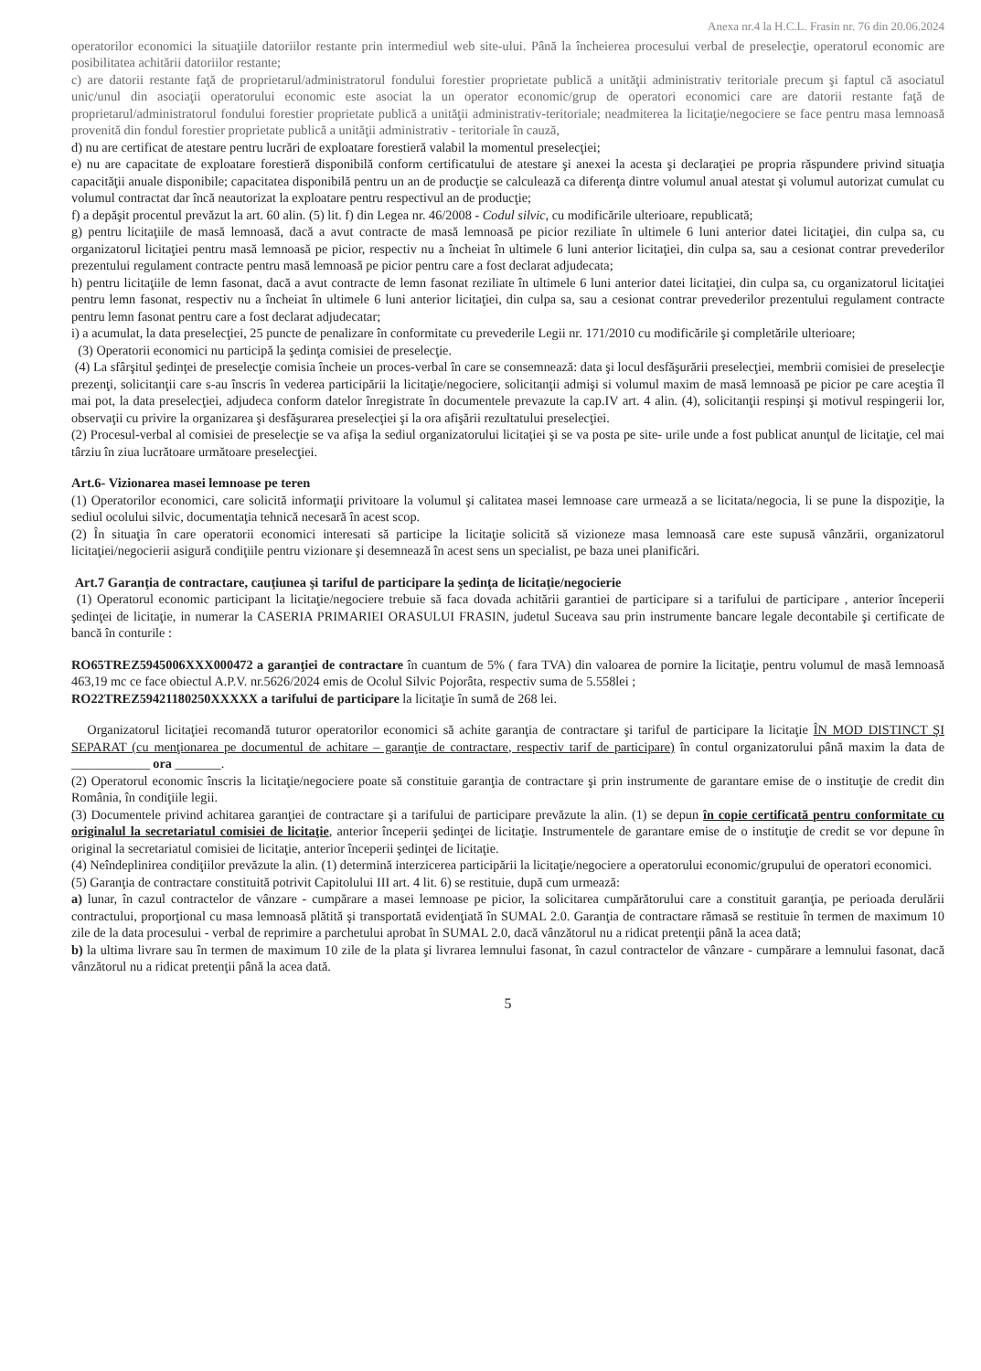Anexa nr.4 la H.C.L. Frasin nr. 76 din 20.06.2024
operatorilor economici la situaţiile datoriilor restante prin intermediul web site-ului. Până la încheierea procesului verbal de preselecţie, operatorul economic are posibilitatea achitării datoriilor restante;
c) are datorii restante faţă de proprietarul/administratorul fondului forestier proprietate publică a unităţii administrativ teritoriale precum şi faptul că asociatul unic/unul din asociaţii operatorului economic este asociat la un operator economic/grup de operatori economici care are datorii restante faţă de proprietarul/administratorul fondului forestier proprietate publică a unităţii administrativ-teritoriale; neadmiterea la licitaţie/negociere se face pentru masa lemnoasă provenită din fondul forestier proprietate publică a unităţii administrativ - teritoriale în cauză,
d) nu are certificat de atestare pentru lucrări de exploatare forestieră valabil la momentul preselecţiei;
e) nu are capacitate de exploatare forestieră disponibilă conform certificatului de atestare şi anexei la acesta şi declaraţiei pe propria răspundere privind situaţia capacităţii anuale disponibile; capacitatea disponibilă pentru un an de producţie se calculează ca diferenţa dintre volumul anual atestat şi volumul autorizat cumulat cu volumul contractat dar încă neautorizat la exploatare pentru respectivul an de producţie;
f) a depăşit procentul prevăzut la art. 60 alin. (5) lit. f) din Legea nr. 46/2008 - Codul silvic, cu modificările ulterioare, republicată;
g) pentru licitaţiile de masă lemnoasă, dacă a avut contracte de masă lemnoasă pe picior reziliate în ultimele 6 luni anterior datei licitaţiei, din culpa sa, cu organizatorul licitaţiei pentru masă lemnoasă pe picior, respectiv nu a încheiat în ultimele 6 luni anterior licitaţiei, din culpa sa, sau a cesionat contrar prevederilor prezentului regulament contracte pentru masă lemnoasă pe picior pentru care a fost declarat adjudecata;
h) pentru licitaţiile de lemn fasonat, dacă a avut contracte de lemn fasonat reziliate în ultimele 6 luni anterior datei licitaţiei, din culpa sa, cu organizatorul licitaţiei pentru lemn fasonat, respectiv nu a încheiat în ultimele 6 luni anterior licitaţiei, din culpa sa, sau a cesionat contrar prevederilor prezentului regulament contracte pentru lemn fasonat pentru care a fost declarat adjudecatar;
i) a acumulat, la data preselecţiei, 25 puncte de penalizare în conformitate cu prevederile Legii nr. 171/2010 cu modificările şi completările ulterioare;
(3) Operatorii economici nu participă la şedinţa comisiei de preselecţie.
(4) La sfârşitul şedinţei de preselecţie comisia încheie un proces-verbal în care se consemnează: data şi locul desfăşurării preselecţiei, membrii comisiei de preselecţie prezenţi, solicitanţii care s-au înscris în vederea participării la licitaţie/negociere, solicitanţii admişi si volumul maxim de masă lemnoasă pe picior pe care aceştia îl mai pot, la data preselecţiei, adjudeca conform datelor înregistrate în documentele prevazute la cap.IV art. 4 alin. (4), solicitanţii respinşi şi motivul respingerii lor, observaţii cu privire la organizarea şi desfăşurarea preselecţiei şi la ora afişării rezultatului preselecţiei.
(2) Procesul-verbal al comisiei de preselecţie se va afişa la sediul organizatorului licitaţiei şi se va posta pe site- urile unde a fost publicat anunţul de licitaţie, cel mai târziu în ziua lucrătoare următoare preselecţiei.
Art.6- Vizionarea masei lemnoase pe teren
(1) Operatorilor economici, care solicită informaţii privitoare la volumul şi calitatea masei lemnoase care urmează a se licitata/negocia, li se pune la dispoziţie, la sediul ocolului silvic, documentaţia tehnică necesară în acest scop.
(2) În situaţia în care operatorii economici interesati să participe la licitaţie solicită să vizioneze masa lemnoasă care este supusă vânzării, organizatorul licitaţiei/negocierii asigură condiţiile pentru vizionare şi desemnează în acest sens un specialist, pe baza unei planificări.
Art.7 Garanţia de contractare, cauţiunea şi tariful de participare la şedinţa de licitaţie/negocierie
(1) Operatorul economic participant la licitaţie/negociere trebuie să faca dovada achitării garantiei de participare si a tarifului de participare , anterior începerii şedinţei de licitaţie, in numerar la CASERIA PRIMARIEI ORASULUI FRASIN, judetul Suceava sau prin instrumente bancare legale decontabile şi certificate de bancă în conturile :
RO65TREZ5945006XXX000472 a garanţiei de contractare în cuantum de 5% ( fara TVA) din valoarea de pornire la licitaţie, pentru volumul de masă lemnoasă 463,19 mc ce face obiectul A.P.V. nr.5626/2024 emis de Ocolul Silvic Pojorâta, respectiv suma de 5.558lei ;
RO22TREZ59421180250XXXXX a tarifului de participare la licitaţie în sumă de 268 lei.
Organizatorul licitaţiei recomandă tuturor operatorilor economici să achite garanţia de contractare şi tariful de participare la licitaţie ÎN MOD DISTINCT ŞI SEPARAT (cu menţionarea pe documentul de achitare – garanţie de contractare, respectiv tarif de participare) în contul organizatorului până maxim la data de ____________ ora _______.
(2) Operatorul economic înscris la licitaţie/negociere poate să constituie garanţia de contractare şi prin instrumente de garantare emise de o instituţie de credit din România, în condiţiile legii.
(3) Documentele privind achitarea garanţiei de contractare şi a tarifului de participare prevăzute la alin. (1) se depun în copie certificată pentru conformitate cu originalul la secretariatul comisiei de licitaţie, anterior începerii şedinţei de licitaţie. Instrumentele de garantare emise de o instituţie de credit se vor depune în original la secretariatul comisiei de licitaţie, anterior începerii şedinţei de licitaţie.
(4) Neîndeplinirea condiţiilor prevăzute la alin. (1) determină interzicerea participării la licitaţie/negociere a operatorului economic/grupului de operatori economici.
(5) Garanţia de contractare constituită potrivit Capitolului III art. 4 lit. 6) se restituie, după cum urmează:
a) lunar, în cazul contractelor de vânzare - cumpărare a masei lemnoase pe picior, la solicitarea cumpărătorului care a constituit garanţia, pe perioada derulării contractului, proporţional cu masa lemnoasă plătită şi transportată evidenţiată în SUMAL 2.0. Garanţia de contractare rămasă se restituie în termen de maximum 10 zile de la data procesului - verbal de reprimire a parchetului aprobat în SUMAL 2.0, dacă vânzătorul nu a ridicat pretenţii până la acea dată;
b) la ultima livrare sau în termen de maximum 10 zile de la plata şi livrarea lemnului fasonat, în cazul contractelor de vânzare - cumpărare a lemnului fasonat, dacă vânzătorul nu a ridicat pretenţii până la acea dată.
5